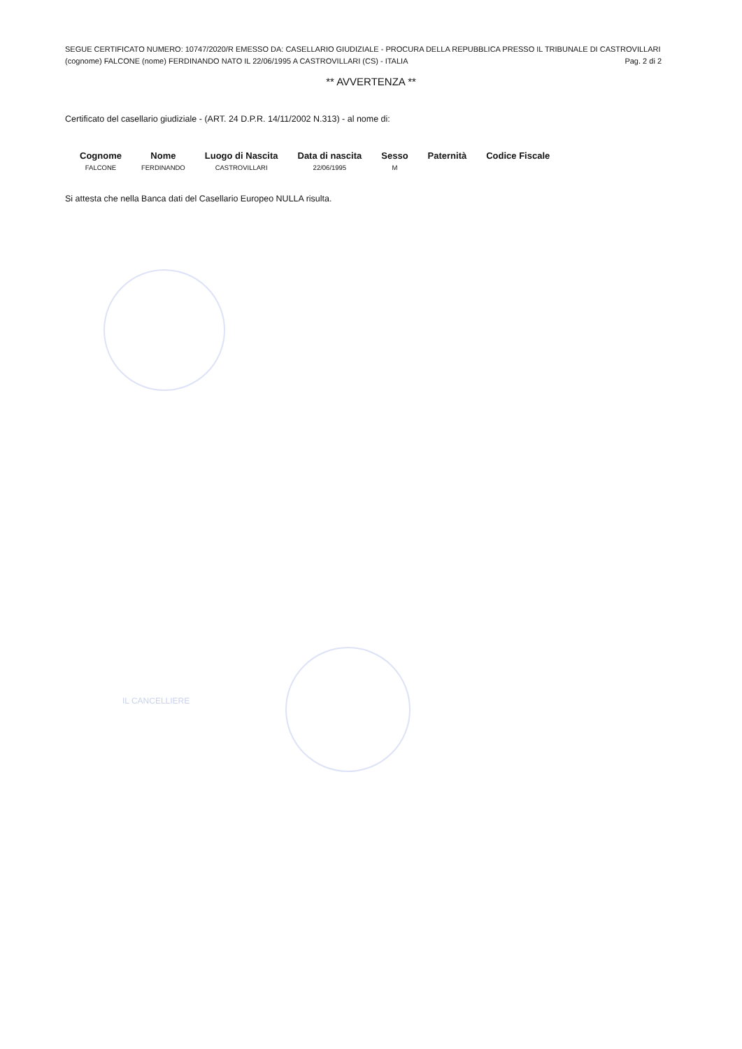SEGUE CERTIFICATO NUMERO: 10747/2020/R EMESSO DA: CASELLARIO GIUDIZIALE - PROCURA DELLA REPUBBLICA PRESSO IL TRIBUNALE DI CASTROVILLARI
(cognome) FALCONE (nome) FERDINANDO NATO IL 22/06/1995 A CASTROVILLARI (CS) - ITALIA Pag. 2 di 2
** AVVERTENZA **
Certificato del casellario giudiziale - (ART. 24 D.P.R. 14/11/2002 N.313) - al nome di:
| Cognome | Nome | Luogo di Nascita | Data di nascita | Sesso | Paternità | Codice Fiscale |
| --- | --- | --- | --- | --- | --- | --- |
| FALCONE | FERDINANDO | CASTROVILLARI | 22/06/1995 | M | | |
Si attesta che nella Banca dati del Casellario Europeo NULLA risulta.
IL CANCELLIERE